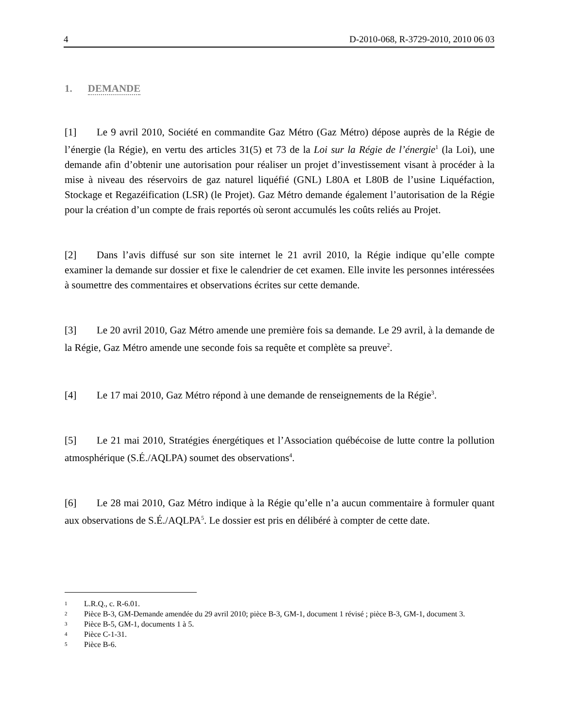4 D-2010-068, R-3729-2010, 2010 06 03
1. DEMANDE
[1] Le 9 avril 2010, Société en commandite Gaz Métro (Gaz Métro) dépose auprès de la Régie de l’énergie (la Régie), en vertu des articles 31(5) et 73 de la Loi sur la Régie de l’énergie<sup>1</sup> (la Loi), une demande afin d’obtenir une autorisation pour réaliser un projet d’investissement visant à procéder à la mise à niveau des réservoirs de gaz naturel liquéfié (GNL) L80A et L80B de l’usine Liquéfaction, Stockage et Regazéification (LSR) (le Projet). Gaz Métro demande également l’autorisation de la Régie pour la création d’un compte de frais reportés où seront accumulés les coûts reliés au Projet.
[2] Dans l’avis diffusé sur son site internet le 21 avril 2010, la Régie indique qu’elle compte examiner la demande sur dossier et fixe le calendrier de cet examen. Elle invite les personnes intéressées à soumettre des commentaires et observations écrites sur cette demande.
[3] Le 20 avril 2010, Gaz Métro amende une première fois sa demande. Le 29 avril, à la demande de la Régie, Gaz Métro amende une seconde fois sa requête et complète sa preuve<sup>2</sup>.
[4] Le 17 mai 2010, Gaz Métro répond à une demande de renseignements de la Régie<sup>3</sup>.
[5] Le 21 mai 2010, Stratégies énergétiques et l’Association québécoise de lutte contre la pollution atmosphérique (S.É./AQLPA) soumet des observations<sup>4</sup>.
[6] Le 28 mai 2010, Gaz Métro indique à la Régie qu’elle n’a aucun commentaire à formuler quant aux observations de S.É./AQLPA<sup>5</sup>. Le dossier est pris en délibéré à compter de cette date.
1 L.R.Q., c. R-6.01.
2 Pièce B-3, GM-Demande amendée du 29 avril 2010; pièce B-3, GM-1, document 1 révisé ; pièce B-3, GM-1, document 3.
3 Pièce B-5, GM-1, documents 1 à 5.
4 Pièce C-1-31.
5 Pièce B-6.